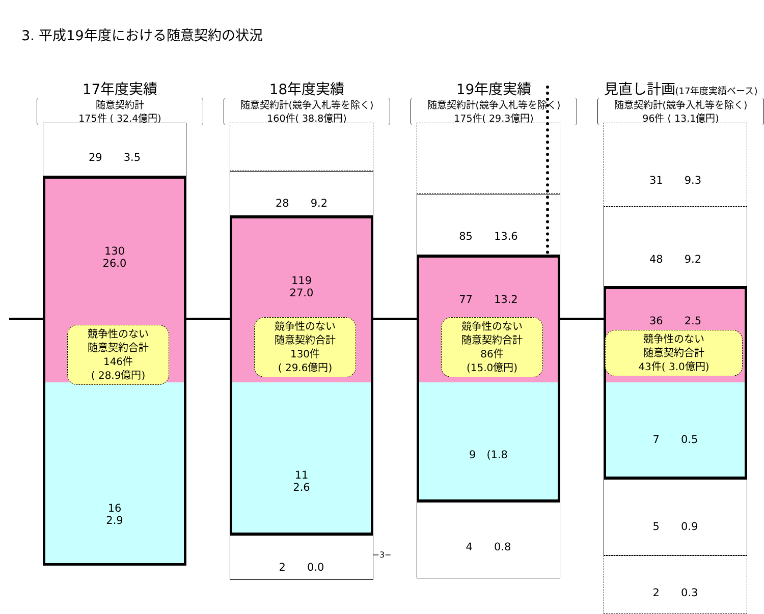3. 平成19年度における随意契約の状況
17年度実績
随意契約計
175件 ( 32.4億円)
29　　3.5
130
26.0
競争性のない
随意契約合計
146件
( 28.9億円)
16
2.9
18年度実績
随意契約計(競争入札等を除く)
160件( 38.8億円)
28　　9.2
119
27.0
競争性のない
随意契約合計
130件
( 29.6億円)
11
2.6
2　　0.0
19年度実績
随意契約計(競争入札等を除く)
175件( 29.3億円)
85　　13.6
77　　13.2
競争性のない
随意契約合計
86件
(15.0億円)
9　(1.8
4　　0.8
見直し計画(17年度実績ベース)
随意契約計(競争入札等を除く)
96件 ( 13.1億円)
31　　9.3
48　　9.2
36　　2.5
競争性のない
随意契約合計
43件( 3.0億円)
7　　0.5
5　　0.9
2　　0.3
−3−